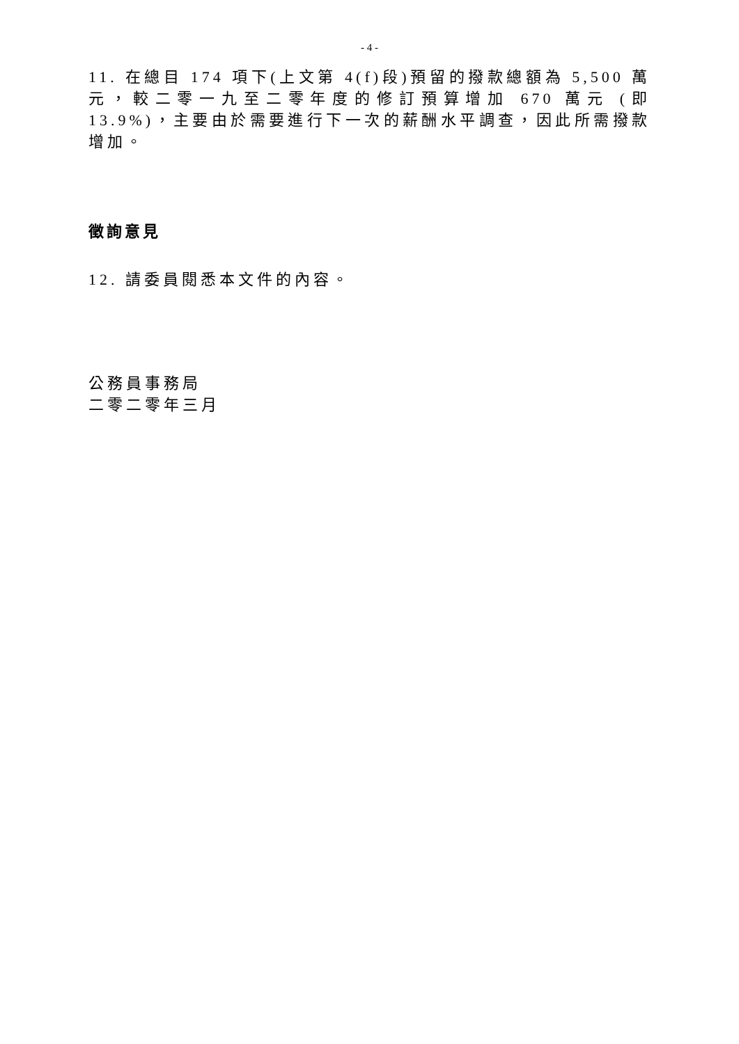- 4 -
11. 在總目 174 項下(上文第 4(f)段)預留的撥款總額為 5,500 萬元，較二零一九至二零年度的修訂預算增加 670 萬元 (即 13.9%)，主要由於需要進行下一次的薪酬水平調查，因此所需撥款增加。
徵詢意見
12. 請委員閱悉本文件的內容。
公務員事務局
二零二零年三月